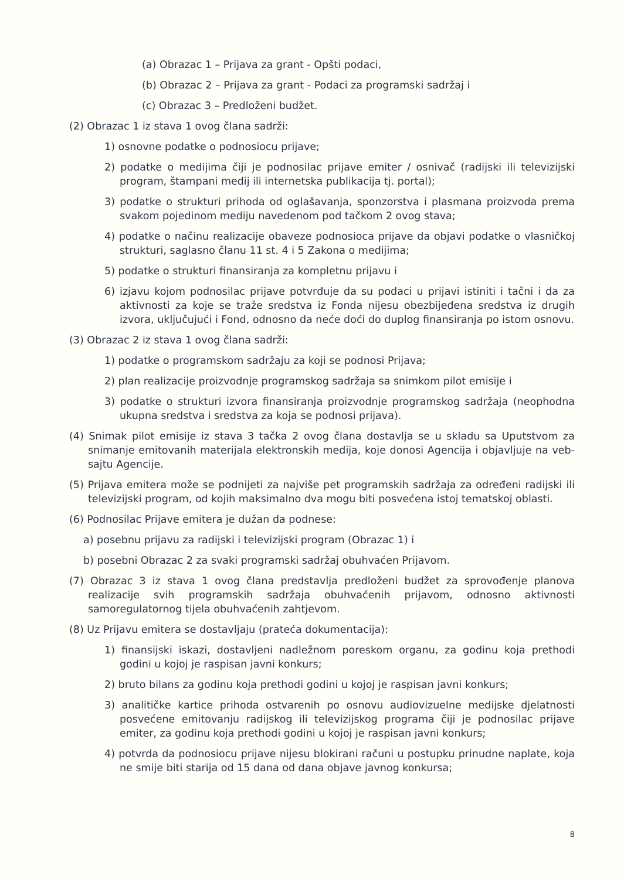(a) Obrazac 1 – Prijava za grant - Opšti podaci,
(b) Obrazac 2 – Prijava za grant - Podaci za programski sadržaj i
(c) Obrazac 3 – Predloženi budžet.
(2) Obrazac 1 iz stava 1 ovog člana sadrži:
1) osnovne podatke o podnosiocu prijave;
2) podatke o medijima čiji je podnosilac prijave emiter / osnivač (radijski ili televizijski program, štampani medij ili internetska publikacija tj. portal);
3) podatke o strukturi prihoda od oglašavanja, sponzorstva i plasmana proizvoda prema svakom pojedinom mediju navedenom pod tačkom 2 ovog stava;
4) podatke o načinu realizacije obaveze podnosioca prijave da objavi podatke o vlasničkoj strukturi, saglasno članu 11 st. 4 i 5 Zakona o medijima;
5) podatke o strukturi finansiranja za kompletnu prijavu i
6) izjavu kojom podnosilac prijave potvrđuje da su podaci u prijavi istiniti i tačni i da za aktivnosti za koje se traže sredstva iz Fonda nijesu obezbijeđena sredstva iz drugih izvora, uključujući i Fond, odnosno da neće doći do duplog finansiranja po istom osnovu.
(3) Obrazac 2 iz stava 1 ovog člana sadrži:
1) podatke o programskom sadržaju za koji se podnosi Prijava;
2) plan realizacije proizvodnje programskog sadržaja sa snimkom pilot emisije i
3) podatke o strukturi izvora finansiranja proizvodnje programskog sadržaja (neophodna ukupna sredstva i sredstva za koja se podnosi prijava).
(4) Snimak pilot emisije iz stava 3 tačka 2 ovog člana dostavlja se u skladu sa Uputstvom za snimanje emitovanih materijala elektronskih medija, koje donosi Agencija i objavljuje na veb-sajtu Agencije.
(5) Prijava emitera može se podnijeti za najviše pet programskih sadržaja za određeni radijski ili televizijski program, od kojih maksimalno dva mogu biti posvećena istoj tematskoj oblasti.
(6) Podnosilac Prijave emitera je dužan da podnese:
a) posebnu prijavu za radijski i televizijski program (Obrazac 1) i
b) posebni Obrazac 2 za svaki programski sadržaj obuhvaćen Prijavom.
(7) Obrazac 3 iz stava 1 ovog člana predstavlja predloženi budžet za sprovođenje planova realizacije svih programskih sadržaja obuhvaćenih prijavom, odnosno aktivnosti samoregulatornog tijela obuhvaćenih zahtjevom.
(8) Uz Prijavu emitera se dostavljaju (prateća dokumentacija):
1) finansijski iskazi, dostavljeni nadležnom poreskom organu, za godinu koja prethodi godini u kojoj je raspisan javni konkurs;
2) bruto bilans za godinu koja prethodi godini u kojoj je raspisan javni konkurs;
3) analitičke kartice prihoda ostvarenih po osnovu audiovizuelne medijske djelatnosti posvećene emitovanju radijskog ili televizijskog programa čiji je podnosilac prijave emiter, za godinu koja prethodi godini u kojoj je raspisan javni konkurs;
4) potvrda da podnosiocu prijave nijesu blokirani računi u postupku prinudne naplate, koja ne smije biti starija od 15 dana od dana objave javnog konkursa;
8